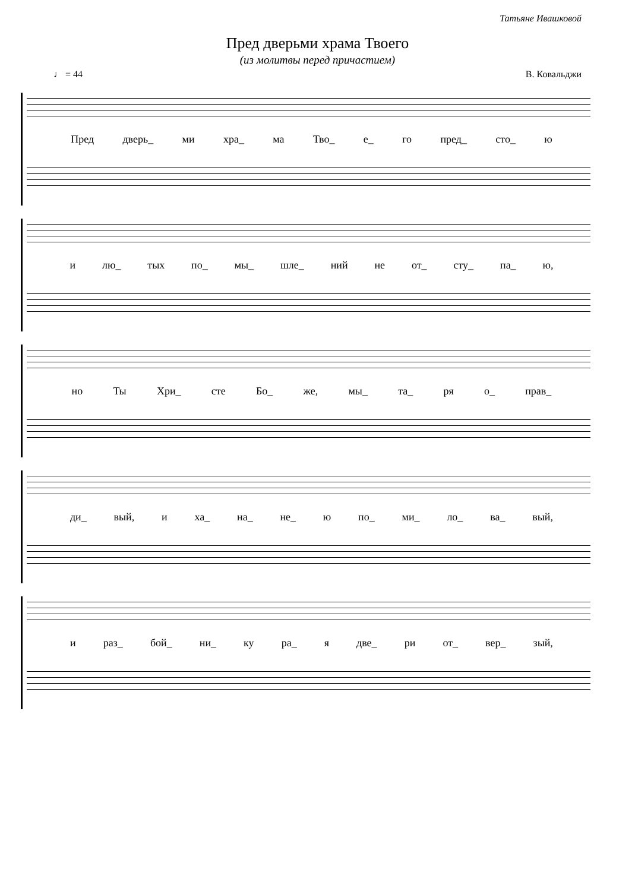Татьяне Ивашковой
Пред дверьми храма Твоего
(из молитвы перед причастием)
♩ = 44 В. Ковальджи
Пред дверь_ ми хра_ ма Тво_ е_ го пред_ сто_ ю
и лю_ тых по_ мы_ шле_ ний не от_ сту_ па_ ю,
но Ты Хри_ сте Бо_ же, мы_ та_ ря о_ прав_
ди_ вый, и ха_ на_ не_ ю по_ ми_ ло_ ва_ вый,
и раз_ бой_ ни_ ку ра_ я две_ ри от_ вер_ зый,